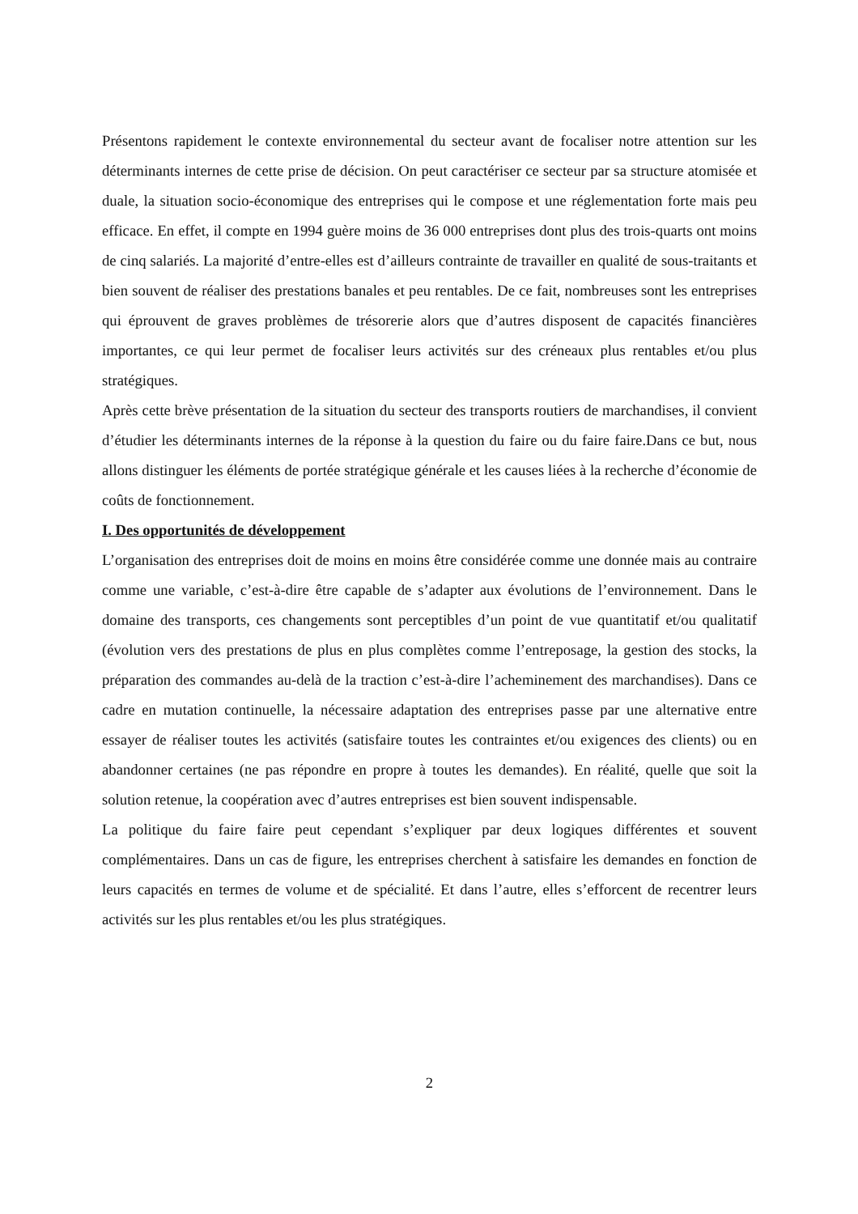Présentons rapidement le contexte environnemental du secteur avant de focaliser notre attention sur les déterminants internes de cette prise de décision. On peut caractériser ce secteur par sa structure atomisée et duale, la situation socio-économique des entreprises qui le compose et une réglementation forte mais peu efficace. En effet, il compte en 1994 guère moins de 36 000 entreprises dont plus des trois-quarts ont moins de cinq salariés. La majorité d’entre-elles est d’ailleurs contrainte de travailler en qualité de sous-traitants et bien souvent de réaliser des prestations banales et peu rentables. De ce fait, nombreuses sont les entreprises qui éprouvent de graves problèmes de trésorerie alors que d’autres disposent de capacités financières importantes, ce qui leur permet de focaliser leurs activités sur des créneaux plus rentables et/ou plus stratégiques.
Après cette brève présentation de la situation du secteur des transports routiers de marchandises, il convient d’étudier les déterminants internes de la réponse à la question du faire ou du faire faire.Dans ce but, nous allons distinguer les éléments de portée stratégique générale et les causes liées à la recherche d’économie de coûts de fonctionnement.
I. Des opportunités de développement
L’organisation des entreprises doit de moins en moins être considérée comme une donnée mais au contraire comme une variable, c’est-à-dire être capable de s’adapter aux évolutions de l’environnement. Dans le domaine des transports, ces changements sont perceptibles d’un point de vue quantitatif et/ou qualitatif (évolution vers des prestations de plus en plus complètes comme l’entreposage, la gestion des stocks, la préparation des commandes au-delà de la traction c’est-à-dire l’acheminement des marchandises). Dans ce cadre en mutation continuelle, la nécessaire adaptation des entreprises passe par une alternative entre essayer de réaliser toutes les activités (satisfaire toutes les contraintes et/ou exigences des clients) ou en abandonner certaines (ne pas répondre en propre à toutes les demandes). En réalité, quelle que soit la solution retenue, la coopération avec d’autres entreprises est bien souvent indispensable.
La politique du faire faire peut cependant s’expliquer par deux logiques différentes et souvent complémentaires. Dans un cas de figure, les entreprises cherchent à satisfaire les demandes en fonction de leurs capacités en termes de volume et de spécialité. Et dans l’autre, elles s’efforcent de recentrer leurs activités sur les plus rentables et/ou les plus stratégiques.
2